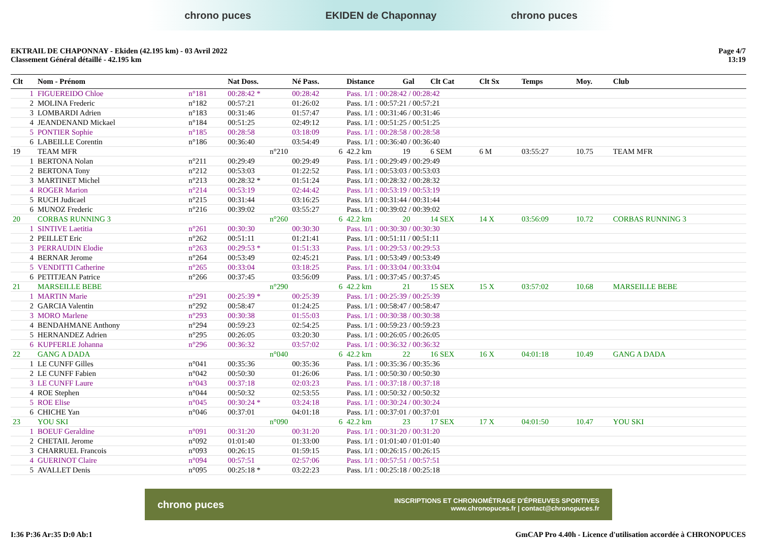chrono puces EKIDEN de Chaponnay chrono puces
EKTRAIL DE CHAPONNAY - Ekiden (42.195 km) - 03 Avril 2022
Classement Général détaillé - 42.195 km
Page 4/7
13:19
| Clt | Nom - Prénom | | Nat Doss. | Né Pass. | Distance | Gal | Clt Cat | Clt Sx | Temps | Moy. | Club |
| --- | --- | --- | --- | --- | --- | --- | --- | --- | --- | --- | --- |
| 1 | FIGUEREIDO Chloe | n°181 | 00:28:42 * | 00:28:42 | Pass. 1/1 : 00:28:42 / 00:28:42 | | | | | | |
| 2 | MOLINA Frederic | n°182 | 00:57:21 | 01:26:02 | Pass. 1/1 : 00:57:21 / 00:57:21 | | | | | | |
| 3 | LOMBARDI Adrien | n°183 | 00:31:46 | 01:57:47 | Pass. 1/1 : 00:31:46 / 00:31:46 | | | | | | |
| 4 | JEANDENAND Mickael | n°184 | 00:51:25 | 02:49:12 | Pass. 1/1 : 00:51:25 / 00:51:25 | | | | | | |
| 5 | PONTIER Sophie | n°185 | 00:28:58 | 03:18:09 | Pass. 1/1 : 00:28:58 / 00:28:58 | | | | | | |
| 6 | LABEILLE Corentin | n°186 | 00:36:40 | 03:54:49 | Pass. 1/1 : 00:36:40 / 00:36:40 | | | | | | |
| 19 | TEAM MFR | | n°210 | 6 | 42.2 km | 19 | 6 SEM | 6 M | 03:55:27 | 10.75 | TEAM MFR |
| 1 | BERTONA Nolan | n°211 | 00:29:49 | 00:29:49 | Pass. 1/1 : 00:29:49 / 00:29:49 | | | | | | |
| 2 | BERTONA Tony | n°212 | 00:53:03 | 01:22:52 | Pass. 1/1 : 00:53:03 / 00:53:03 | | | | | | |
| 3 | MARTINET Michel | n°213 | 00:28:32 * | 01:51:24 | Pass. 1/1 : 00:28:32 / 00:28:32 | | | | | | |
| 4 | ROGER Marion | n°214 | 00:53:19 | 02:44:42 | Pass. 1/1 : 00:53:19 / 00:53:19 | | | | | | |
| 5 | RUCH Judicael | n°215 | 00:31:44 | 03:16:25 | Pass. 1/1 : 00:31:44 / 00:31:44 | | | | | | |
| 6 | MUNOZ Frederic | n°216 | 00:39:02 | 03:55:27 | Pass. 1/1 : 00:39:02 / 00:39:02 | | | | | | |
| 20 | CORBAS RUNNING 3 | | n°260 | 6 | 42.2 km | 20 | 14 SEX | 14 X | 03:56:09 | 10.72 | CORBAS RUNNING 3 |
| 1 | SINTIVE Laetitia | n°261 | 00:30:30 | 00:30:30 | Pass. 1/1 : 00:30:30 / 00:30:30 | | | | | | |
| 2 | PEILLET Eric | n°262 | 00:51:11 | 01:21:41 | Pass. 1/1 : 00:51:11 / 00:51:11 | | | | | | |
| 3 | PERRAUDIN Elodie | n°263 | 00:29:53 * | 01:51:33 | Pass. 1/1 : 00:29:53 / 00:29:53 | | | | | | |
| 4 | BERNAR Jerome | n°264 | 00:53:49 | 02:45:21 | Pass. 1/1 : 00:53:49 / 00:53:49 | | | | | | |
| 5 | VENDITTI Catherine | n°265 | 00:33:04 | 03:18:25 | Pass. 1/1 : 00:33:04 / 00:33:04 | | | | | | |
| 6 | PETITJEAN Patrice | n°266 | 00:37:45 | 03:56:09 | Pass. 1/1 : 00:37:45 / 00:37:45 | | | | | | |
| 21 | MARSEILLE BEBE | | n°290 | 6 | 42.2 km | 21 | 15 SEX | 15 X | 03:57:02 | 10.68 | MARSEILLE BEBE |
| 1 | MARTIN Marie | n°291 | 00:25:39 * | 00:25:39 | Pass. 1/1 : 00:25:39 / 00:25:39 | | | | | | |
| 2 | GARCIA Valentin | n°292 | 00:58:47 | 01:24:25 | Pass. 1/1 : 00:58:47 / 00:58:47 | | | | | | |
| 3 | MORO Marlene | n°293 | 00:30:38 | 01:55:03 | Pass. 1/1 : 00:30:38 / 00:30:38 | | | | | | |
| 4 | BENDAHMANE Anthony | n°294 | 00:59:23 | 02:54:25 | Pass. 1/1 : 00:59:23 / 00:59:23 | | | | | | |
| 5 | HERNANDEZ Adrien | n°295 | 00:26:05 | 03:20:30 | Pass. 1/1 : 00:26:05 / 00:26:05 | | | | | | |
| 6 | KUPFERLE Johanna | n°296 | 00:36:32 | 03:57:02 | Pass. 1/1 : 00:36:32 / 00:36:32 | | | | | | |
| 22 | GANG A DADA | | n°040 | 6 | 42.2 km | 22 | 16 SEX | 16 X | 04:01:18 | 10.49 | GANG A DADA |
| 1 | LE CUNFF Gilles | n°041 | 00:35:36 | 00:35:36 | Pass. 1/1 : 00:35:36 / 00:35:36 | | | | | | |
| 2 | LE CUNFF Fabien | n°042 | 00:50:30 | 01:26:06 | Pass. 1/1 : 00:50:30 / 00:50:30 | | | | | | |
| 3 | LE CUNFF Laure | n°043 | 00:37:18 | 02:03:23 | Pass. 1/1 : 00:37:18 / 00:37:18 | | | | | | |
| 4 | ROE Stephen | n°044 | 00:50:32 | 02:53:55 | Pass. 1/1 : 00:50:32 / 00:50:32 | | | | | | |
| 5 | ROE Elise | n°045 | 00:30:24 * | 03:24:18 | Pass. 1/1 : 00:30:24 / 00:30:24 | | | | | | |
| 6 | CHICHE Yan | n°046 | 00:37:01 | 04:01:18 | Pass. 1/1 : 00:37:01 / 00:37:01 | | | | | | |
| 23 | YOU SKI | | n°090 | 6 | 42.2 km | 23 | 17 SEX | 17 X | 04:01:50 | 10.47 | YOU SKI |
| 1 | BOEUF Geraldine | n°091 | 00:31:20 | 00:31:20 | Pass. 1/1 : 00:31:20 / 00:31:20 | | | | | | |
| 2 | CHETAIL Jerome | n°092 | 01:01:40 | 01:33:00 | Pass. 1/1 : 01:01:40 / 01:01:40 | | | | | | |
| 3 | CHARRUEL Francois | n°093 | 00:26:15 | 01:59:15 | Pass. 1/1 : 00:26:15 / 00:26:15 | | | | | | |
| 4 | GUERINOT Claire | n°094 | 00:57:51 | 02:57:06 | Pass. 1/1 : 00:57:51 / 00:57:51 | | | | | | |
| 5 | AVALLET Denis | n°095 | 00:25:18 * | 03:22:23 | Pass. 1/1 : 00:25:18 / 00:25:18 | | | | | | |
chrono puces INSCRIPTIONS ET CHRONOMÉTRAGE D'ÉPREUVES SPORTIVES
www.chronopuces.fr | contact@chronopuces.fr
I:36 P:36 Ar:35 D:0 Ab:1 GmCAP Pro 4.40h - Licence d'utilisation accordée à CHRONOPUCES